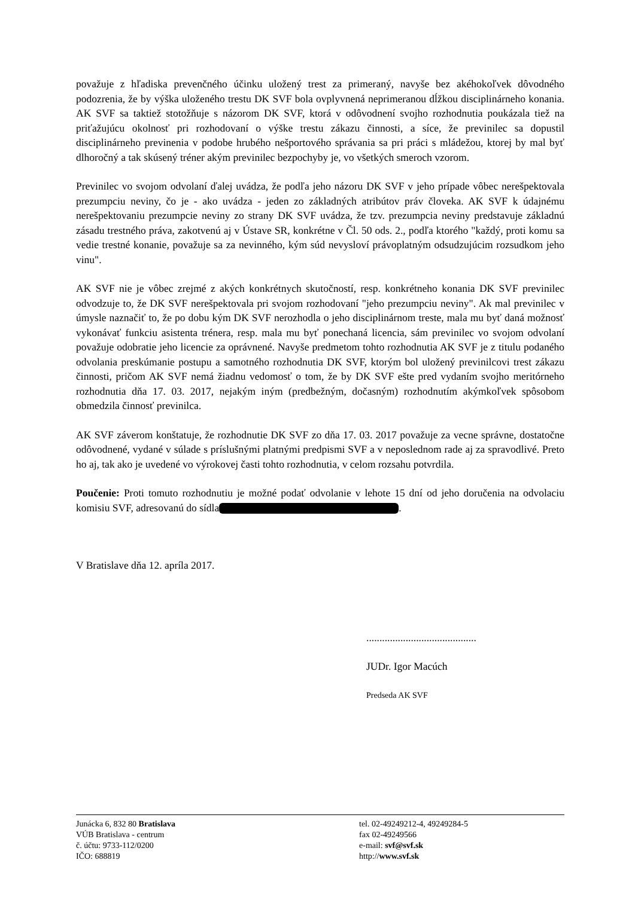považuje z hľadiska prevenčného účinku uložený trest za primeraný, navyše bez akéhokoľvek dôvodného podozrenia, že by výška uloženého trestu DK SVF bola ovplyvnená neprimeranou dĺžkou disciplinárneho konania. AK SVF sa taktiež stotožňuje s názorom DK SVF, ktorá v odôvodnení svojho rozhodnutia poukázala tiež na priťažujúcu okolnosť pri rozhodovaní o výške trestu zákazu činnosti, a síce, že previnilec sa dopustil disciplinárneho previnenia v podobe hrubého nešportového správania sa pri práci s mládežou, ktorej by mal byť dlhoročný a tak skúsený tréner akým previnilec bezpochyby je, vo všetkých smeroch vzorom.
Previnilec vo svojom odvolaní ďalej uvádza, že podľa jeho názoru DK SVF v jeho prípade vôbec nerešpektovala prezumpciu neviny, čo je - ako uvádza - jeden zo základných atribútov práv človeka. AK SVF k údajnému nerešpektovaniu prezumpcie neviny zo strany DK SVF uvádza, že tzv. prezumpcia neviny predstavuje základnú zásadu trestného práva, zakotvenú aj v Ústave SR, konkrétne v Čl. 50 ods. 2., podľa ktorého "každý, proti komu sa vedie trestné konanie, považuje sa za nevinného, kým súd nevysloví právoplatným odsudzujúcim rozsudkom jeho vinu".
AK SVF nie je vôbec zrejmé z akých konkrétnych skutočností, resp. konkrétneho konania DK SVF previnilec odvodzuje to, že DK SVF nerešpektovala pri svojom rozhodovaní "jeho prezumpciu neviny". Ak mal previnilec v úmysle naznačiť to, že po dobu kým DK SVF nerozhodla o jeho disciplinárnom treste, mala mu byť daná možnosť vykonávať funkciu asistenta trénera, resp. mala mu byť ponechaná licencia, sám previnilec vo svojom odvolaní považuje odobratie jeho licencie za oprávnené. Navyše predmetom tohto rozhodnutia AK SVF je z titulu podaného odvolania preskúmanie postupu a samotného rozhodnutia DK SVF, ktorým bol uložený previnilcovi trest zákazu činnosti, pričom AK SVF nemá žiadnu vedomosť o tom, že by DK SVF ešte pred vydaním svojho meritórneho rozhodnutia dňa 17. 03. 2017, nejakým iným (predbežným, dočasným) rozhodnutím akýmkoľvek spôsobom obmedzila činnosť previnilca.
AK SVF záverom konštatuje, že rozhodnutie DK SVF zo dňa 17. 03. 2017 považuje za vecne správne, dostatočne odôvodnené, vydané v súlade s príslušnými platnými predpismi SVF a v neposlednom rade aj za spravodlivé. Preto ho aj, tak ako je uvedené vo výrokovej časti tohto rozhodnutia, v celom rozsahu potvrdila.
Poučenie: Proti tomuto rozhodnutiu je možné podať odvolanie v lehote 15 dní od jeho doručenia na odvolaciu komisiu SVF, adresovanú do sídla .
V Bratislave dňa 12. apríla 2017.
..........................................
JUDr. Igor Macúch
Predseda AK SVF
Junácka 6, 832 80 Bratislava
VÚB Bratislava - centrum
č. účtu: 9733-112/0200
IČO: 688819
tel. 02-49249212-4, 49249284-5
fax 02-49249566
e-mail: svf@svf.sk
http://www.svf.sk